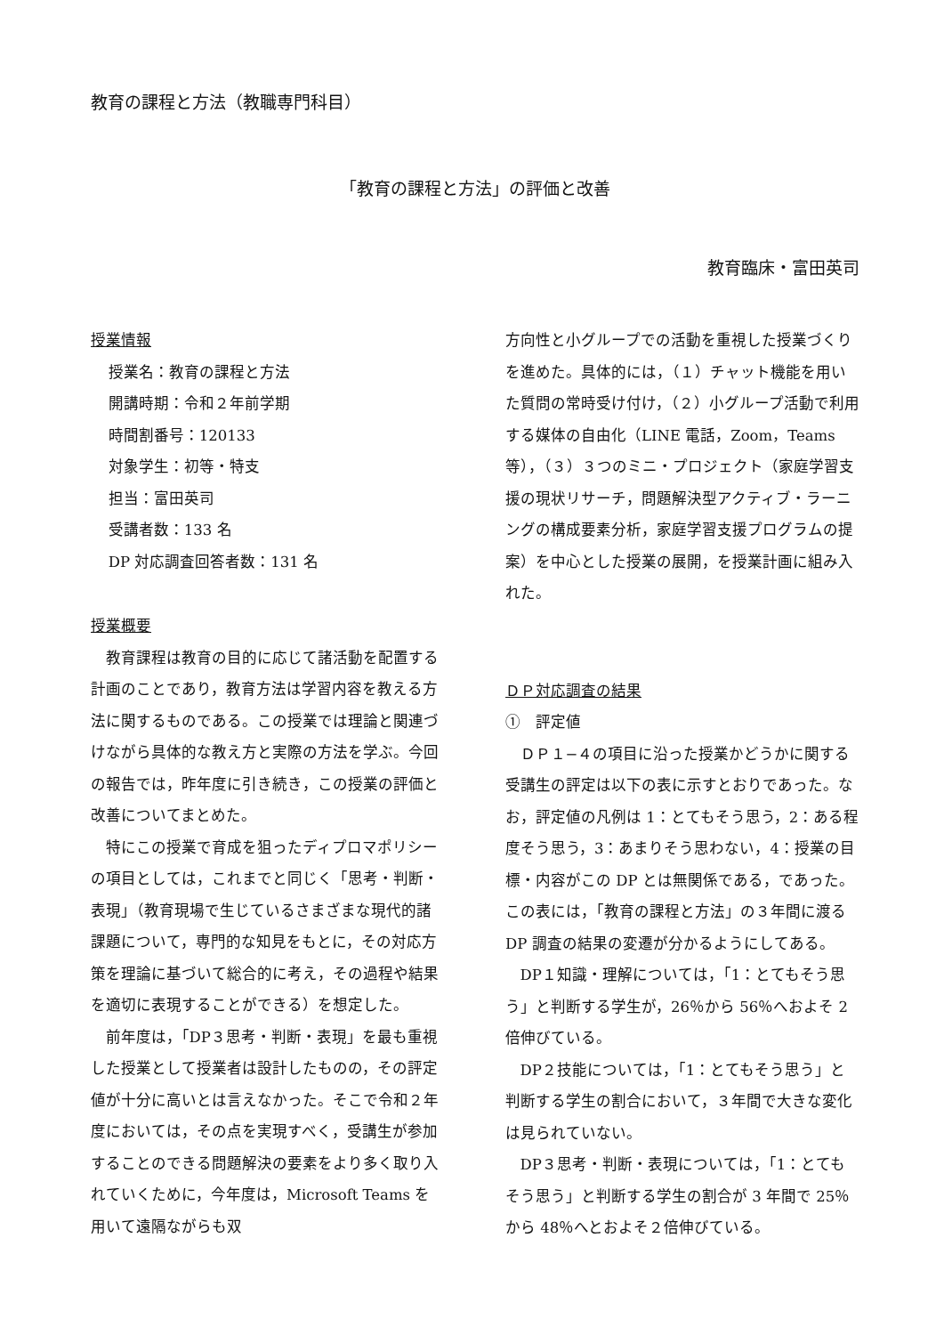教育の課程と方法（教職専門科目）
「教育の課程と方法」の評価と改善
教育臨床・富田英司
授業情報
授業名：教育の課程と方法
開講時期：令和２年前学期
時間割番号：120133
対象学生：初等・特支
担当：富田英司
受講者数：133 名
DP 対応調査回答者数：131 名
授業概要
教育課程は教育の目的に応じて諸活動を配置する計画のことであり，教育方法は学習内容を教える方法に関するものである。この授業では理論と関連づけながら具体的な教え方と実際の方法を学ぶ。今回の報告では，昨年度に引き続き，この授業の評価と改善についてまとめた。
特にこの授業で育成を狙ったディプロマポリシーの項目としては，これまでと同じく「思考・判断・表現」（教育現場で生じているさまざまな現代的諸課題について，専門的な知見をもとに，その対応方策を理論に基づいて総合的に考え，その過程や結果を適切に表現することができる）を想定した。
前年度は，「DP３思考・判断・表現」を最も重視した授業として授業者は設計したものの，その評定値が十分に高いとは言えなかった。そこで令和２年度においては，その点を実現すべく，受講生が参加することのできる問題解決の要素をより多く取り入れていくために，今年度は，Microsoft Teams を用いて遠隔ながらも双
方向性と小グループでの活動を重視した授業づくりを進めた。具体的には，（１）チャット機能を用いた質問の常時受け付け，（２）小グループ活動で利用する媒体の自由化（LINE 電話，Zoom，Teams 等），（３）３つのミニ・プロジェクト（家庭学習支援の現状リサーチ，問題解決型アクティブ・ラーニングの構成要素分析，家庭学習支援プログラムの提案）を中心とした授業の展開，を授業計画に組み入れた。
ＤＰ対応調査の結果
①　評定値
ＤＰ１−４の項目に沿った授業かどうかに関する受講生の評定は以下の表に示すとおりであった。なお，評定値の凡例は 1：とてもそう思う，2：ある程度そう思う，3：あまりそう思わない，4：授業の目標・内容がこの DP とは無関係である，であった。この表には，「教育の課程と方法」の３年間に渡る DP 調査の結果の変遷が分かるようにしてある。
DP１知識・理解については，「1：とてもそう思う」と判断する学生が，26％から 56％へおよそ 2 倍伸びている。
DP２技能については，「1：とてもそう思う」と判断する学生の割合において，３年間で大きな変化は見られていない。
DP３思考・判断・表現については，「1：とてもそう思う」と判断する学生の割合が 3 年間で 25％から 48％へとおよそ２倍伸びている。